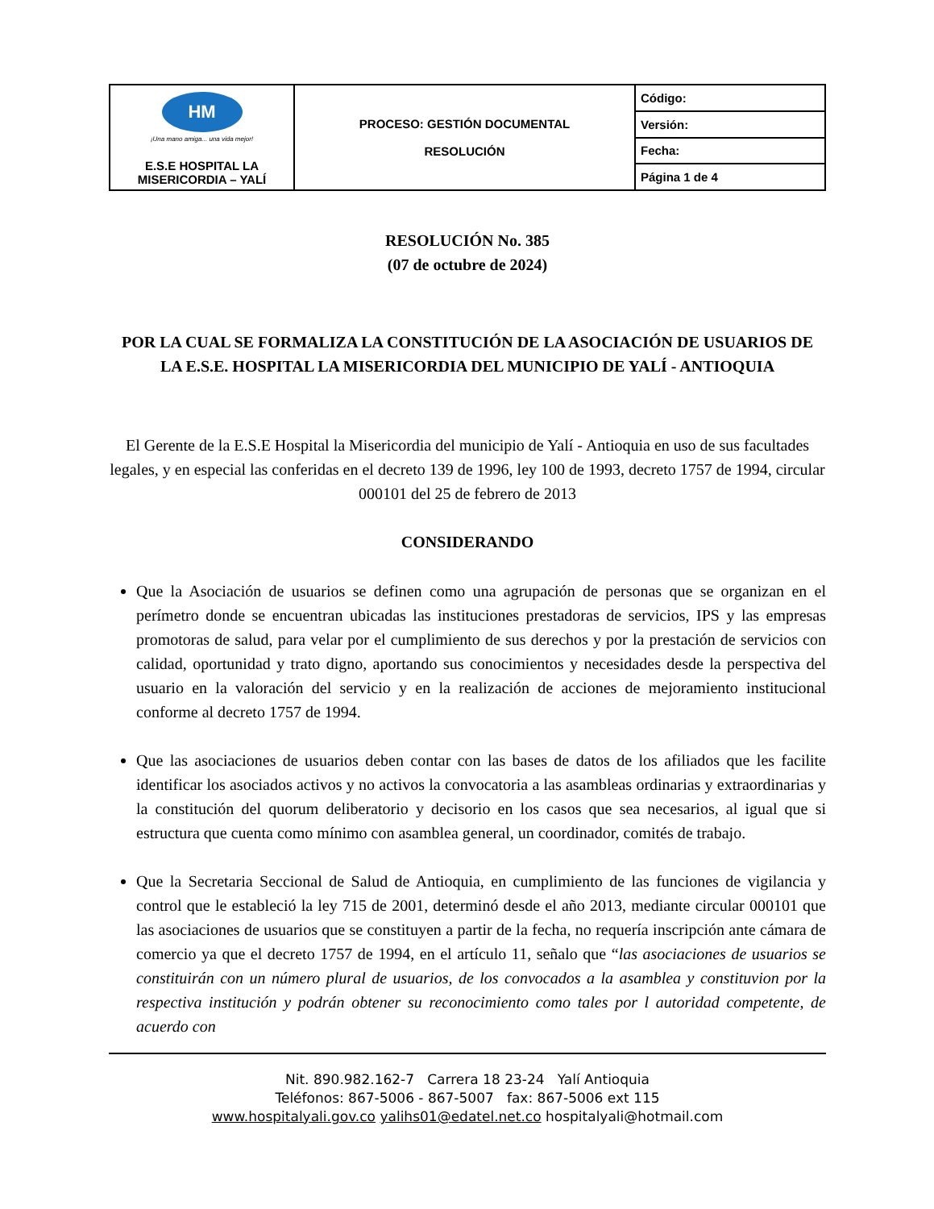| HM ¡Una mano amiga... una vida mejor! E.S.E HOSPITAL LA MISERICORDIA – YALÍ | PROCESO: GESTIÓN DOCUMENTAL RESOLUCIÓN | Código: |
| | | Versión: |
| | | Fecha: |
| | | Página 1 de 4 |
RESOLUCIÓN No. 385
(07 de octubre de 2024)
POR LA CUAL SE FORMALIZA LA CONSTITUCIÓN DE LA ASOCIACIÓN DE USUARIOS DE LA E.S.E. HOSPITAL LA MISERICORDIA DEL MUNICIPIO DE YALÍ - ANTIOQUIA
El Gerente de la E.S.E Hospital la Misericordia del municipio de Yalí - Antioquia en uso de sus facultades legales, y en especial las conferidas en el decreto 139 de 1996, ley 100 de 1993, decreto 1757 de 1994, circular 000101 del 25 de febrero de 2013
CONSIDERANDO
Que la Asociación de usuarios se definen como una agrupación de personas que se organizan en el perímetro donde se encuentran ubicadas las instituciones prestadoras de servicios, IPS y las empresas promotoras de salud, para velar por el cumplimiento de sus derechos y por la prestación de servicios con calidad, oportunidad y trato digno, aportando sus conocimientos y necesidades desde la perspectiva del usuario en la valoración del servicio y en la realización de acciones de mejoramiento institucional conforme al decreto 1757 de 1994.
Que las asociaciones de usuarios deben contar con las bases de datos de los afiliados que les facilite identificar los asociados activos y no activos la convocatoria a las asambleas ordinarias y extraordinarias y la constitución del quorum deliberatorio y decisorio en los casos que sea necesarios, al igual que si estructura que cuenta como mínimo con asamblea general, un coordinador, comités de trabajo.
Que la Secretaria Seccional de Salud de Antioquia, en cumplimiento de las funciones de vigilancia y control que le estableció la ley 715 de 2001, determinó desde el año 2013, mediante circular 000101 que las asociaciones de usuarios que se constituyen a partir de la fecha, no requería inscripción ante cámara de comercio ya que el decreto 1757 de 1994, en el artículo 11, señalo que “las asociaciones de usuarios se constituirán con un número plural de usuarios, de los convocados a la asamblea y constituvion por la respectiva institución y podrán obtener su reconocimiento como tales por l autoridad competente, de acuerdo con
Nit. 890.982.162-7 Carrera 18 23-24 Yalí Antioquia
Teléfonos: 867-5006 - 867-5007 fax: 867-5006 ext 115
www.hospitalyali.gov.co yalihs01@edatel.net.co hospitalyali@hotmail.com